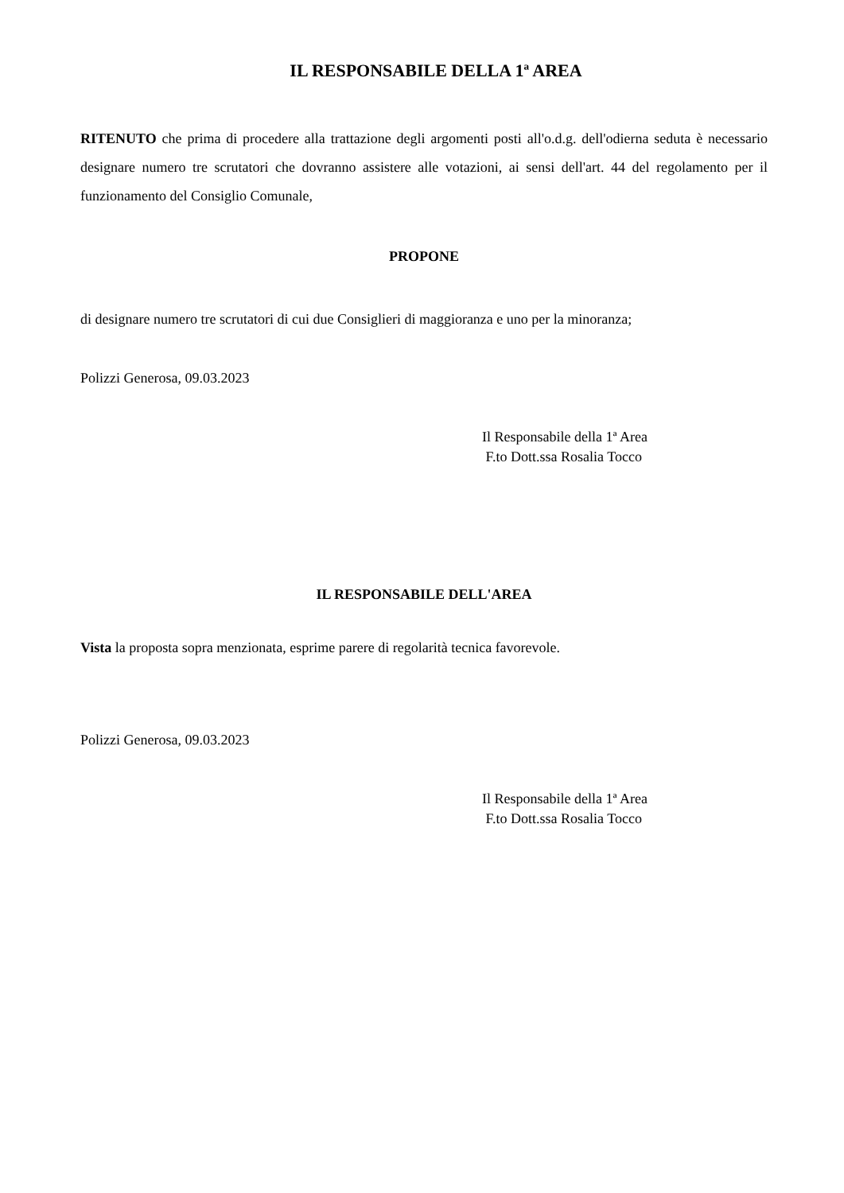IL RESPONSABILE DELLA 1ª AREA
RITENUTO che prima di procedere alla trattazione degli argomenti posti all'o.d.g. dell'odierna seduta è necessario designare numero tre scrutatori che dovranno assistere alle votazioni, ai sensi dell'art. 44 del regolamento per il funzionamento del Consiglio Comunale,
PROPONE
di designare numero tre scrutatori di cui due Consiglieri di maggioranza e uno per la minoranza;
Polizzi Generosa, 09.03.2023
Il Responsabile della 1ª Area
F.to Dott.ssa Rosalia Tocco
IL RESPONSABILE DELL'AREA
Vista la proposta sopra menzionata, esprime parere di regolarità tecnica favorevole.
Polizzi Generosa, 09.03.2023
Il Responsabile della 1ª Area
F.to Dott.ssa Rosalia Tocco